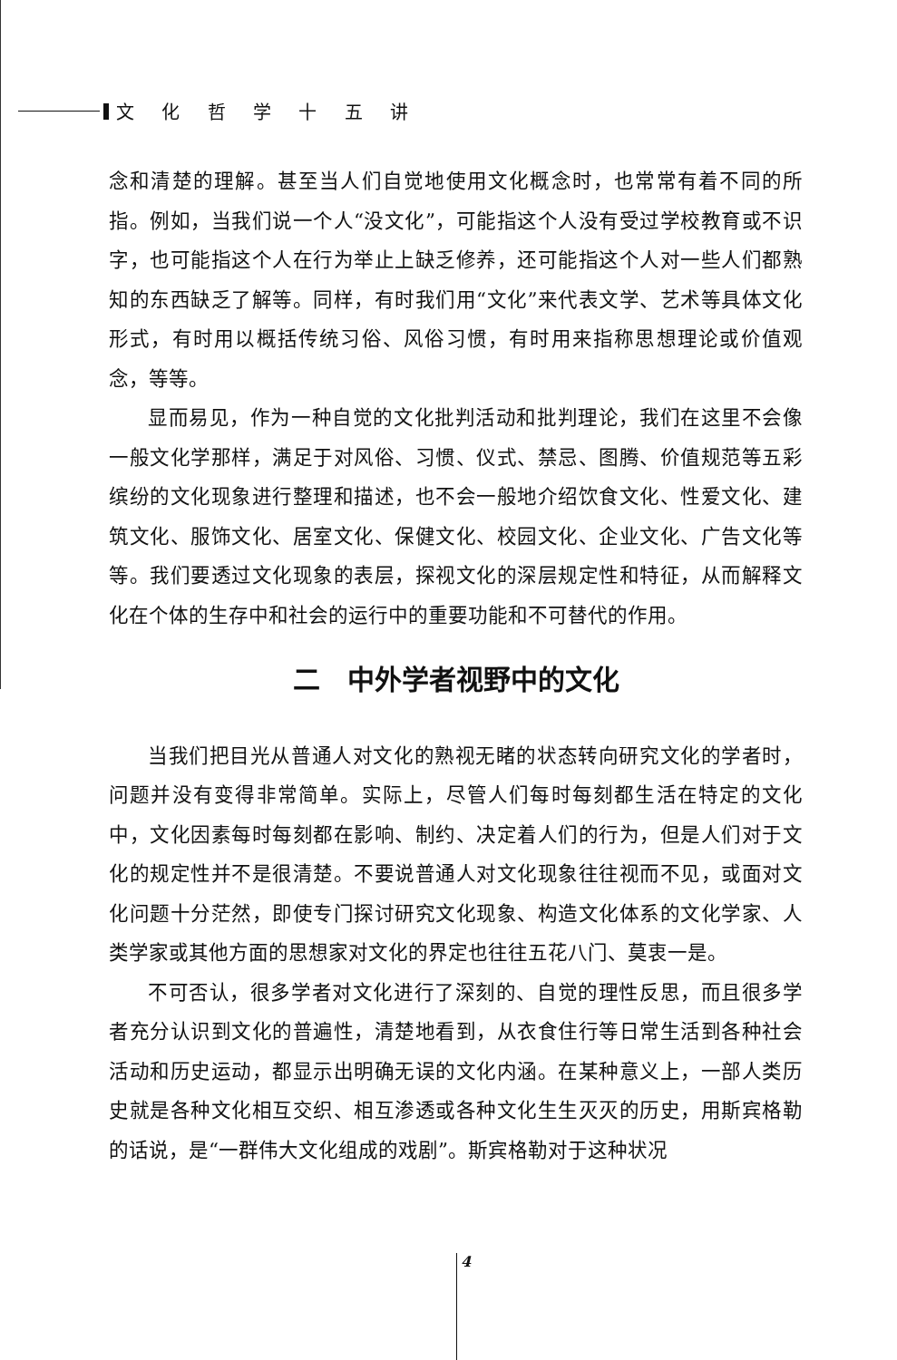文 化 哲 学 十 五 讲
念和清楚的理解。甚至当人们自觉地使用文化概念时，也常常有着不同的所指。例如，当我们说一个人“没文化”，可能指这个人没有受过学校教育或不识字，也可能指这个人在行为举止上缺乏修养，还可能指这个人对一些人们都熟知的东西缺乏了解等。同样，有时我们用“文化”来代表文学、艺术等具体文化形式，有时用以概括传统习俗、风俗习惯，有时用来指称思想理论或价值观念，等等。
显而易见，作为一种自觉的文化批判活动和批判理论，我们在这里不会像一般文化学那样，满足于对风俗、习惯、仪式、禁忌、图腾、价值规范等五彩缤纷的文化现象进行整理和描述，也不会一般地介绍饮食文化、性爱文化、建筑文化、服饰文化、居室文化、保健文化、校园文化、企业文化、广告文化等等。我们要透过文化现象的表层，探视文化的深层规定性和特征，从而解释文化在个体的生存中和社会的运行中的重要功能和不可替代的作用。
二　中外学者视野中的文化
当我们把目光从普通人对文化的熟视无睹的状态转向研究文化的学者时，问题并没有变得非常简单。实际上，尽管人们每时每刻都生活在特定的文化中，文化因素每时每刻都在影响、制约、决定着人们的行为，但是人们对于文化的规定性并不是很清楚。不要说普通人对文化现象往往视而不见，或面对文化问题十分茫然，即使专门探讨研究文化现象、构造文化体系的文化学家、人类学家或其他方面的思想家对文化的界定也往往五花八门、莫衷一是。
不可否认，很多学者对文化进行了深刻的、自觉的理性反思，而且很多学者充分认识到文化的普遍性，清楚地看到，从衣食住行等日常生活到各种社会活动和历史运动，都显示出明确无误的文化内涵。在某种意义上，一部人类历史就是各种文化相互交织、相互渗透或各种文化生生灭灭的历史，用斯宾格勒的话说，是“一群伟大文化组成的戏剧”。斯宾格勒对于这种状况
4